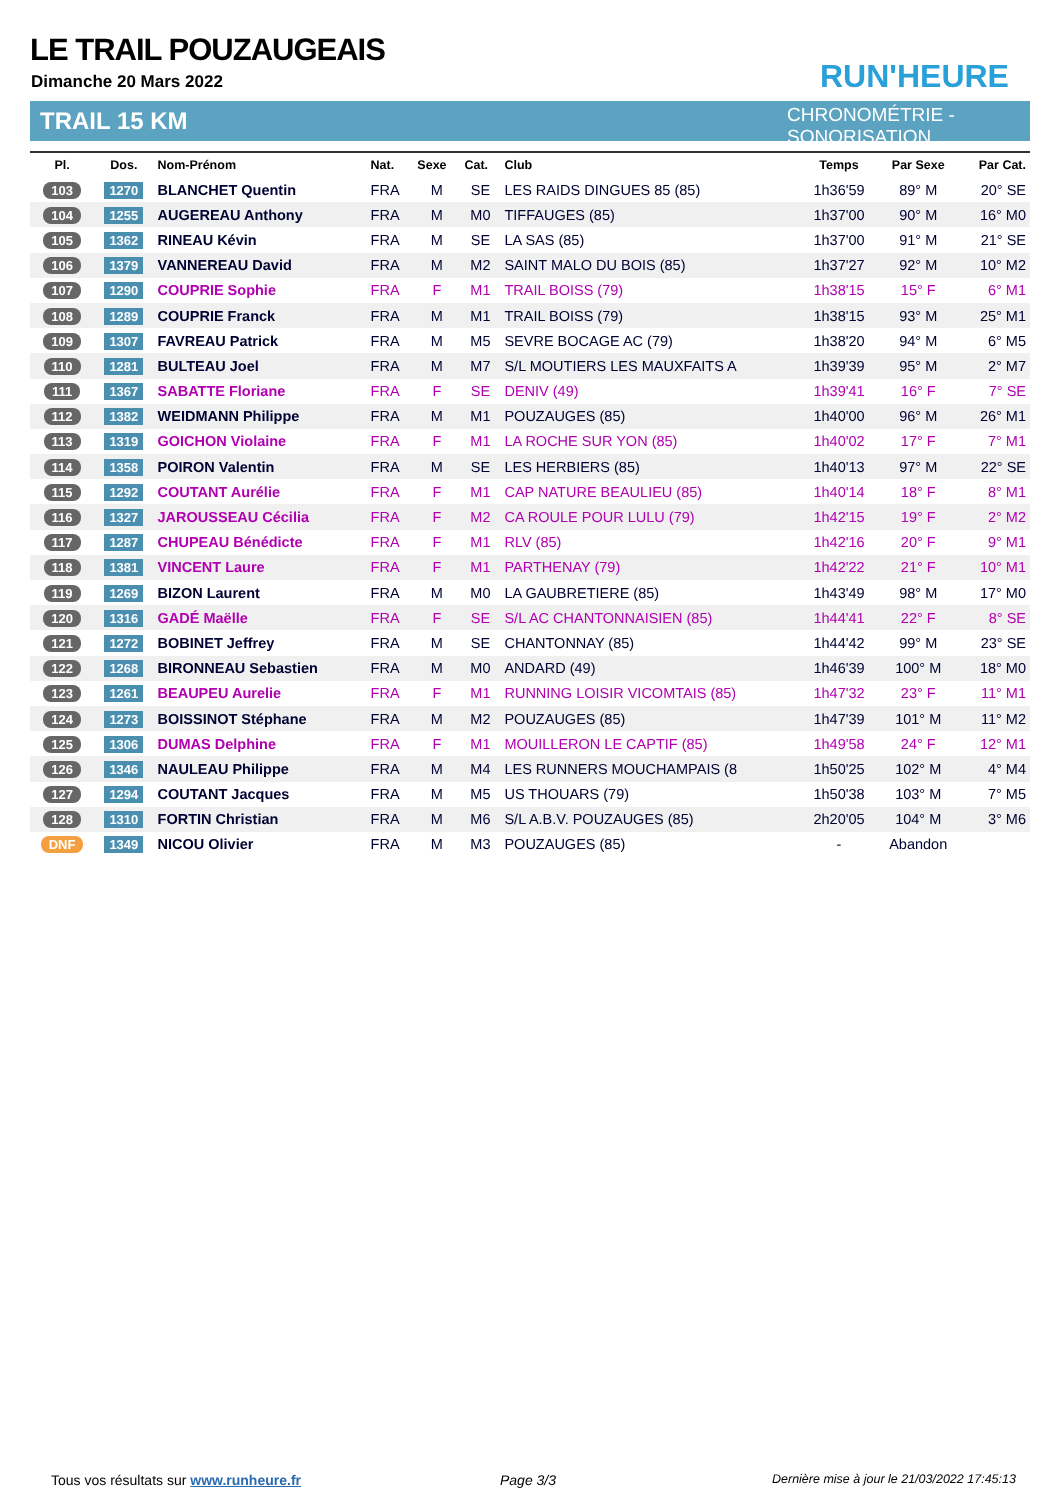LE TRAIL POUZAUGEAIS
Dimanche 20 Mars 2022
TRAIL 15 KM
RUN'HEURE
CHRONOMÉTRIE - SONORISATION
| Pl. | Dos. | Nom-Prénom | Nat. | Sexe | Cat. | Club | Temps | Par Sexe | Par Cat. |
| --- | --- | --- | --- | --- | --- | --- | --- | --- | --- |
| 103 | 1270 | BLANCHET Quentin | FRA | M | SE | LES RAIDS DINGUES 85 (85) | 1h36'59 | 89° M | 20° SE |
| 104 | 1255 | AUGEREAU Anthony | FRA | M | M0 | TIFFAUGES (85) | 1h37'00 | 90° M | 16° M0 |
| 105 | 1362 | RINEAU Kévin | FRA | M | SE | LA SAS (85) | 1h37'00 | 91° M | 21° SE |
| 106 | 1379 | VANNEREAU David | FRA | M | M2 | SAINT MALO DU BOIS (85) | 1h37'27 | 92° M | 10° M2 |
| 107 | 1290 | COUPRIE Sophie | FRA | F | M1 | TRAIL BOISS (79) | 1h38'15 | 15° F | 6° M1 |
| 108 | 1289 | COUPRIE Franck | FRA | M | M1 | TRAIL BOISS (79) | 1h38'15 | 93° M | 25° M1 |
| 109 | 1307 | FAVREAU Patrick | FRA | M | M5 | SEVRE BOCAGE AC (79) | 1h38'20 | 94° M | 6° M5 |
| 110 | 1281 | BULTEAU Joel | FRA | M | M7 | S/L MOUTIERS LES MAUXFAITS A | 1h39'39 | 95° M | 2° M7 |
| 111 | 1367 | SABATTE Floriane | FRA | F | SE | DENIV (49) | 1h39'41 | 16° F | 7° SE |
| 112 | 1382 | WEIDMANN Philippe | FRA | M | M1 | POUZAUGES (85) | 1h40'00 | 96° M | 26° M1 |
| 113 | 1319 | GOICHON Violaine | FRA | F | M1 | LA ROCHE SUR YON (85) | 1h40'02 | 17° F | 7° M1 |
| 114 | 1358 | POIRON Valentin | FRA | M | SE | LES HERBIERS (85) | 1h40'13 | 97° M | 22° SE |
| 115 | 1292 | COUTANT Aurélie | FRA | F | M1 | CAP NATURE BEAULIEU (85) | 1h40'14 | 18° F | 8° M1 |
| 116 | 1327 | JAROUSSEAU Cécilia | FRA | F | M2 | CA ROULE POUR LULU (79) | 1h42'15 | 19° F | 2° M2 |
| 117 | 1287 | CHUPEAU Bénédicte | FRA | F | M1 | RLV (85) | 1h42'16 | 20° F | 9° M1 |
| 118 | 1381 | VINCENT Laure | FRA | F | M1 | PARTHENAY (79) | 1h42'22 | 21° F | 10° M1 |
| 119 | 1269 | BIZON Laurent | FRA | M | M0 | LA GAUBRETIERE (85) | 1h43'49 | 98° M | 17° M0 |
| 120 | 1316 | GADÉ Maëlle | FRA | F | SE | S/L AC CHANTONNAISIEN (85) | 1h44'41 | 22° F | 8° SE |
| 121 | 1272 | BOBINET Jeffrey | FRA | M | SE | CHANTONNAY (85) | 1h44'42 | 99° M | 23° SE |
| 122 | 1268 | BIRONNEAU Sebastien | FRA | M | M0 | ANDARD (49) | 1h46'39 | 100° M | 18° M0 |
| 123 | 1261 | BEAUPEU Aurelie | FRA | F | M1 | RUNNING LOISIR VICOMTAIS (85) | 1h47'32 | 23° F | 11° M1 |
| 124 | 1273 | BOISSINOT Stéphane | FRA | M | M2 | POUZAUGES (85) | 1h47'39 | 101° M | 11° M2 |
| 125 | 1306 | DUMAS Delphine | FRA | F | M1 | MOUILLERON LE CAPTIF (85) | 1h49'58 | 24° F | 12° M1 |
| 126 | 1346 | NAULEAU Philippe | FRA | M | M4 | LES RUNNERS MOUCHAMPAIS (8 | 1h50'25 | 102° M | 4° M4 |
| 127 | 1294 | COUTANT Jacques | FRA | M | M5 | US THOUARS (79) | 1h50'38 | 103° M | 7° M5 |
| 128 | 1310 | FORTIN Christian | FRA | M | M6 | S/L A.B.V. POUZAUGES (85) | 2h20'05 | 104° M | 3° M6 |
| DNF | 1349 | NICOU Olivier | FRA | M | M3 | POUZAUGES (85) | - | Abandon | |
Tous vos résultats sur www.runheure.fr
Page 3/3
Dernière mise à jour le 21/03/2022 17:45:13